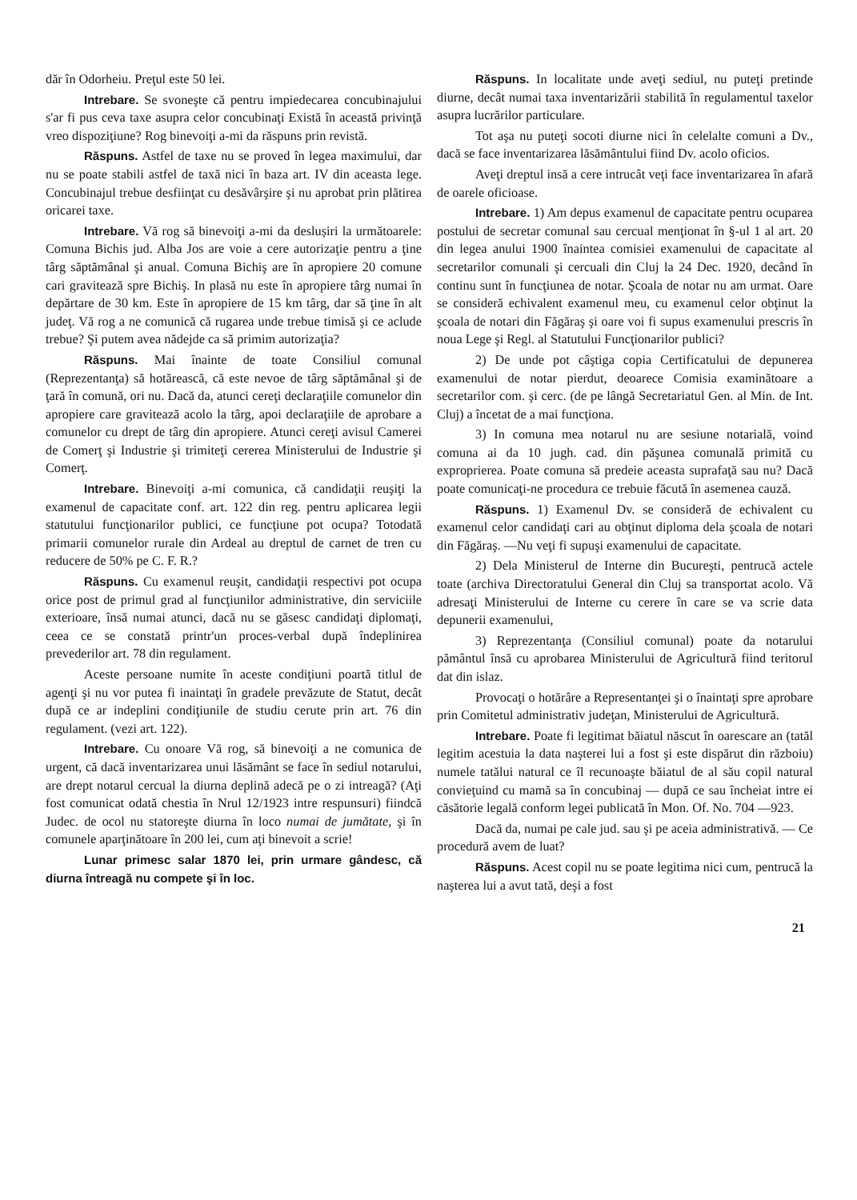dăr în Odorheiu. Preţul este 50 lei.
Intrebare. Se svoneşte că pentru impiedecarea concubinajului s'ar fi pus ceva taxe asupra celor concubinaţi Există în această privinţă vreo dispoziţiune? Rog binevoiţi a-mi da răspuns prin revistă.
Răspuns. Astfel de taxe nu se proved în legea maximului, dar nu se poate stabili astfel de taxă nici în baza art. IV din aceasta lege. Concubinajul trebue desfiinţat cu desăvârşire şi nu aprobat prin plătirea oricarei taxe.
Intrebare. Vă rog să binevoiţi a-mi da deslușiri la următoarele: Comuna Bichis jud. Alba Jos are voie a cere autorizaţie pentru a ţine târg săptămânal şi anual. Comuna Bichiş are în apropiere 20 comune cari gravitează spre Bichiş. In plasă nu este în apropiere târg numai în depărtare de 30 km. Este în apropiere de 15 km târg, dar să ţine în alt judeţ. Vă rog a ne comunică că rugarea unde trebue timisă şi ce aclude trebue? Şi putem avea nădejde ca să primim autorizaţia?
Răspuns. Mai înainte de toate Consiliul comunal (Reprezentanţa) să hotărească, că este nevoe de târg săptămânal şi de ţară în comună, ori nu. Dacă da, atunci cereţi declaraţiile comunelor din apropiere care gravitează acolo la târg, apoi declaraţiile de aprobare a comunelor cu drept de târg din apropiere. Atunci cereţi avisul Camerei de Comerţ şi Industrie şi trimiteţi cererea Ministerului de Industrie şi Comerţ.
Intrebare. Binevoiţi a-mi comunica, că candidaţii reuşiţi la examenul de capacitate conf. art. 122 din reg. pentru aplicarea legii statutului funcţionarilor publici, ce funcţiune pot ocupa? Totodată primarii comunelor rurale din Ardeal au dreptul de carnet de tren cu reducere de 50% pe C. F. R.?
Răspuns. Cu examenul reuşit, candidaţii respectivi pot ocupa orice post de primul grad al funcţiunilor administrative, din serviciile exterioare, însă numai atunci, dacă nu se găsesc candidaţi diplomaţi, ceea ce se constată printr'un proces-verbal după îndeplinirea prevederilor art. 78 din regulament.
Aceste persoane numite în aceste condiţiuni poartă titlul de agenţi şi nu vor putea fi inaintaţi în gradele prevăzute de Statut, decât după ce ar indeplini condiţiunile de studiu cerute prin art. 76 din regulament. (vezi art. 122).
Intrebare. Cu onoare Vă rog, să binevoiţi a ne comunica de urgent, că dacă inventarizarea unui lăsământ se face în sediul notarului, are drept notarul cercual la diurna deplină adecă pe o zi intreagă? (Aţi fost comunicat odată chestia în Nrul 12/1923 intre respunsuri) fiindcă Judec. de ocol nu statoreşte diurna în loco numai de jumătate, şi în comunele aparţinătoare în 200 lei, cum aţi binevoit a scrie!
Lunar primesc salar 1870 lei, prin urmare gândesc, că diurna întreagă nu compete şi în loc.
Răspuns. In localitate unde aveţi sediul, nu puteţi pretinde diurne, decât numai taxa inventarizării stabilită în regulamentul taxelor asupra lucrărilor particulare.
Tot aşa nu puteţi socoti diurne nici în celelalte comuni a Dv., dacă se face inventarizarea lăsământului fiind Dv. acolo oficios.
Aveţi dreptul insă a cere intrucât veţi face inventarizarea în afară de oarele oficioase.
Intrebare. 1) Am depus examenul de capacitate pentru ocuparea postului de secretar comunal sau cercual menţionat în §-ul 1 al art. 20 din legea anului 1900 înaintea comisiei examenului de capacitate al secretarilor comunali şi cercuali din Cluj la 24 Dec. 1920, decând în continu sunt în funcţiunea de notar. Şcoala de notar nu am urmat. Oare se consideră echivalent examenul meu, cu examenul celor obţinut la şcoala de notari din Făgăraş şi oare voi fi supus examenului prescris în noua Lege şi Regl. al Statutului Funcţionarilor publici?
2) De unde pot câştiga copia Certificatului de depunerea examenului de notar pierdut, deoarece Comisia examinătoare a secretarilor com. şi cerc. (de pe lângă Secretariatul Gen. al Min. de Int. Cluj) a încetat de a mai funcţiona.
3) In comuna mea notarul nu are sesiune notarială, voind comuna ai da 10 jugh. cad. din păşunea comunală primită cu exproprierea. Poate comuna să predeie aceasta suprafaţă sau nu? Dacă poate comunicaţi-ne procedura ce trebuie făcută în asemenea cauză.
Răspuns. 1) Examenul Dv. se consideră de echivalent cu examenul celor candidaţi cari au obţinut diploma dela şcoala de notari din Făgăraş. —Nu veţi fi supuşi examenului de capacitate.
2) Dela Ministerul de Interne din Bucureşti, pentrucă actele toate (archiva Directoratului General din Cluj sa transportat acolo. Vă adresaţi Ministerului de Interne cu cerere în care se va scrie data depunerii examenului,
3) Reprezentanţa (Consiliul comunal) poate da notarului pământul însă cu aprobarea Ministerului de Agricultură fiind teritorul dat din islaz.
Provocaţi o hotărâre a Representanţei şi o înaintaţi spre aprobare prin Comitetul administrativ judeţan, Ministerului de Agricultură.
Intrebare. Poate fi legitimat băiatul născut în oarescare an (tatăl legitim acestuia la data naşterei lui a fost şi este dispărut din războiu) numele tatălui natural ce îl recunoaşte băiatul de al său copil natural convieţuind cu mamă sa în concubinaj — după ce sau încheiat intre ei căsătorie legală conform legei publicată în Mon. Of. No. 704 —923.
Dacă da, numai pe cale jud. sau şi pe aceia administrativă. — Ce procedură avem de luat?
Răspuns. Acest copil nu se poate legitima nici cum, pentrucă la naşterea lui a avut tată, deşi a fost
21